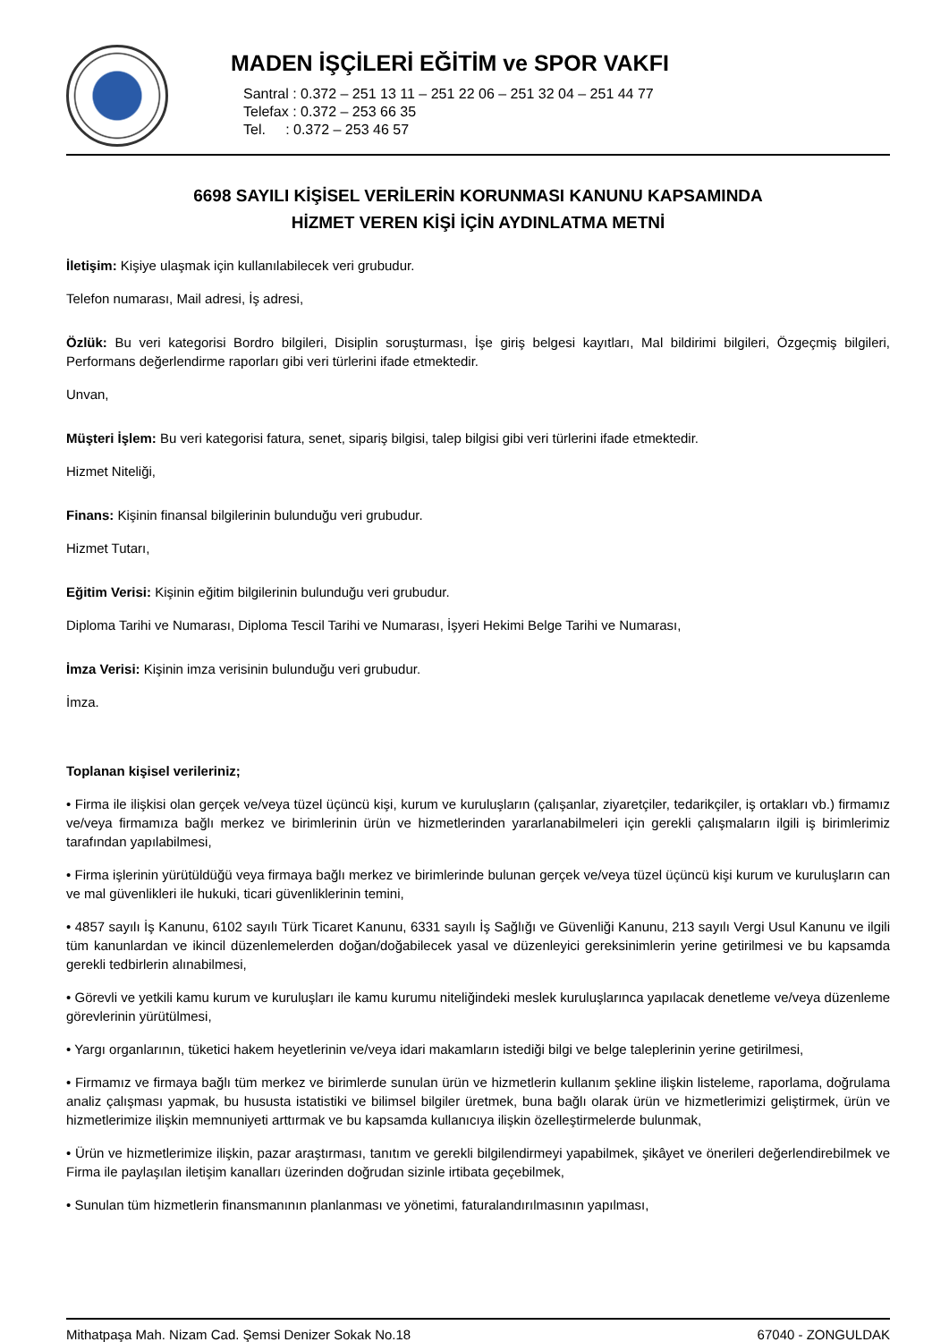MADEN İŞÇİLERİ EĞİTİM ve SPOR VAKFI
Santral : 0.372 – 251 13 11 – 251 22 06 – 251 32 04 – 251 44 77
Telefax : 0.372 – 253 66 35
Tel. : 0.372 – 253 46 57
6698 SAYILI KİŞİSEL VERİLERİN KORUNMASI KANUNU KAPSAMINDA
HİZMET VEREN KİŞİ İÇİN AYDINLATMA METNİ
İletişim: Kişiye ulaşmak için kullanılabilecek veri grubudur.
Telefon numarası, Mail adresi, İş adresi,
Özlük: Bu veri kategorisi Bordro bilgileri, Disiplin soruşturması, İşe giriş belgesi kayıtları, Mal bildirimi bilgileri, Özgeçmiş bilgileri, Performans değerlendirme raporları gibi veri türlerini ifade etmektedir.
Unvan,
Müşteri İşlem: Bu veri kategorisi fatura, senet, sipariş bilgisi, talep bilgisi gibi veri türlerini ifade etmektedir.
Hizmet Niteliği,
Finans: Kişinin finansal bilgilerinin bulunduğu veri grubudur.
Hizmet Tutarı,
Eğitim Verisi: Kişinin eğitim bilgilerinin bulunduğu veri grubudur.
Diploma Tarihi ve Numarası, Diploma Tescil Tarihi ve Numarası, İşyeri Hekimi Belge Tarihi ve Numarası,
İmza Verisi: Kişinin imza verisinin bulunduğu veri grubudur.
İmza.
Toplanan kişisel verileriniz;
• Firma ile ilişkisi olan gerçek ve/veya tüzel üçüncü kişi, kurum ve kuruluşların (çalışanlar, ziyaretçiler, tedarikçiler, iş ortakları vb.) firmamız ve/veya firmamıza bağlı merkez ve birimlerinin ürün ve hizmetlerinden yararlanabilmeleri için gerekli çalışmaların ilgili iş birimlerimiz tarafından yapılabilmesi,
• Firma işlerinin yürütüldüğü veya firmaya bağlı merkez ve birimlerinde bulunan gerçek ve/veya tüzel üçüncü kişi kurum ve kuruluşların can ve mal güvenlikleri ile hukuki, ticari güvenliklerinin temini,
• 4857 sayılı İş Kanunu, 6102 sayılı Türk Ticaret Kanunu, 6331 sayılı İş Sağlığı ve Güvenliği Kanunu, 213 sayılı Vergi Usul Kanunu ve ilgili tüm kanunlardan ve ikincil düzenlemelerden doğan/doğabilecek yasal ve düzenleyici gereksinimlerin yerine getirilmesi ve bu kapsamda gerekli tedbirlerin alınabilmesi,
• Görevli ve yetkili kamu kurum ve kuruluşları ile kamu kurumu niteliğindeki meslek kuruluşlarınca yapılacak denetleme ve/veya düzenleme görevlerinin yürütülmesi,
• Yargı organlarının, tüketici hakem heyetlerinin ve/veya idari makamların istediği bilgi ve belge taleplerinin yerine getirilmesi,
• Firmamız ve firmaya bağlı tüm merkez ve birimlerde sunulan ürün ve hizmetlerin kullanım şekline ilişkin listeleme, raporlama, doğrulama analiz çalışması yapmak, bu hususta istatistiki ve bilimsel bilgiler üretmek, buna bağlı olarak ürün ve hizmetlerimizi geliştirmek, ürün ve hizmetlerimize ilişkin memnuniyeti arttırmak ve bu kapsamda kullanıcıya ilişkin özelleştirmelerde bulunmak,
• Ürün ve hizmetlerimize ilişkin, pazar araştırması, tanıtım ve gerekli bilgilendirmeyi yapabilmek, şikâyet ve önerileri değerlendirebilmek ve Firma ile paylaşılan iletişim kanalları üzerinden doğrudan sizinle irtibata geçebilmek,
• Sunulan tüm hizmetlerin finansmanının planlanması ve yönetimi, faturalandırılmasının yapılması,
Mithatpaşa Mah. Nizam Cad. Şemsi Denizer Sokak No.18 67040 - ZONGULDAK